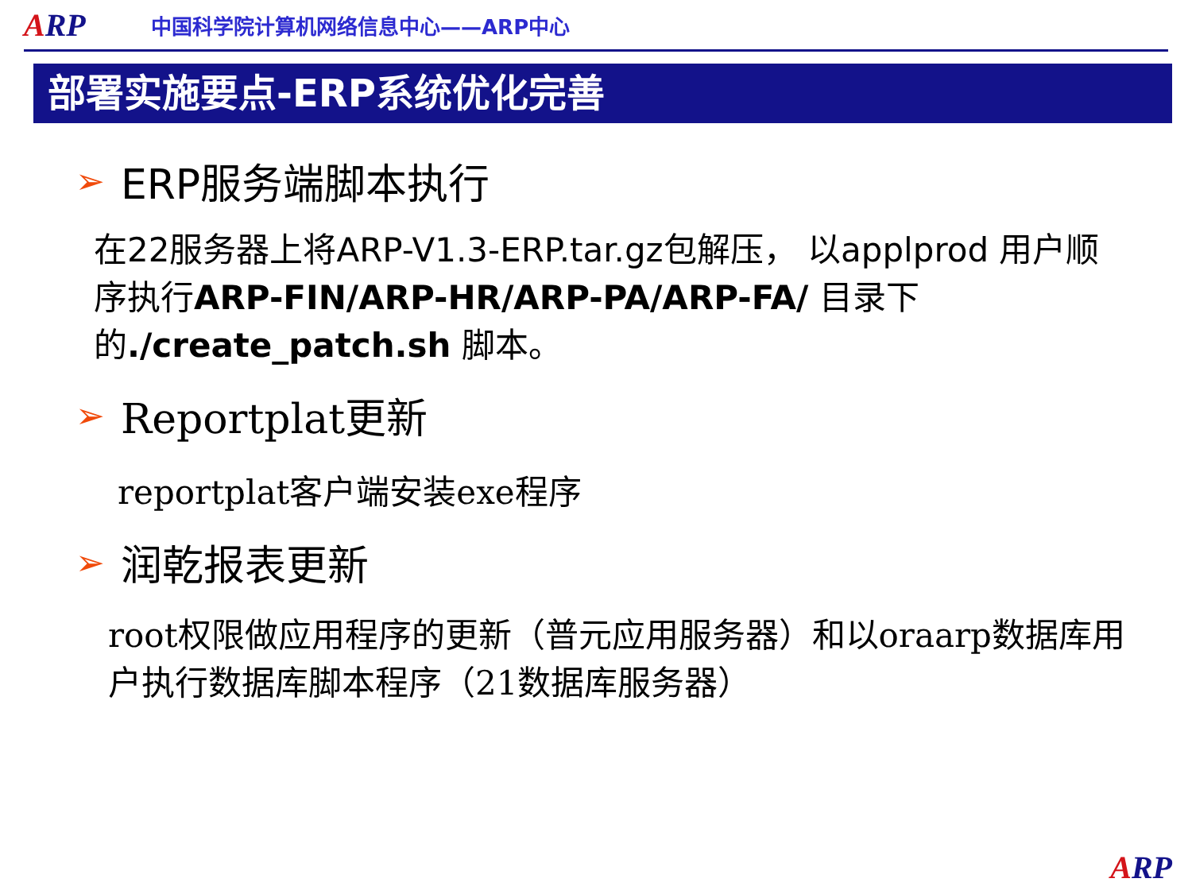ARP
中国科学院计算机网络信息中心——ARP中心
部署实施要点-ERP系统优化完善
➢ ERP服务端脚本执行
在22服务器上将ARP-V1.3-ERP.tar.gz包解压， 以applprod 用户顺序执行ARP-FIN/ARP-HR/ARP-PA/ARP-FA/ 目录下的./create_patch.sh 脚本。
➢ Reportplat更新
reportplat客户端安装exe程序
➢ 润乾报表更新
root权限做应用程序的更新（普元应用服务器）和以oraarp数据库用户执行数据库脚本程序（21数据库服务器）
ARP